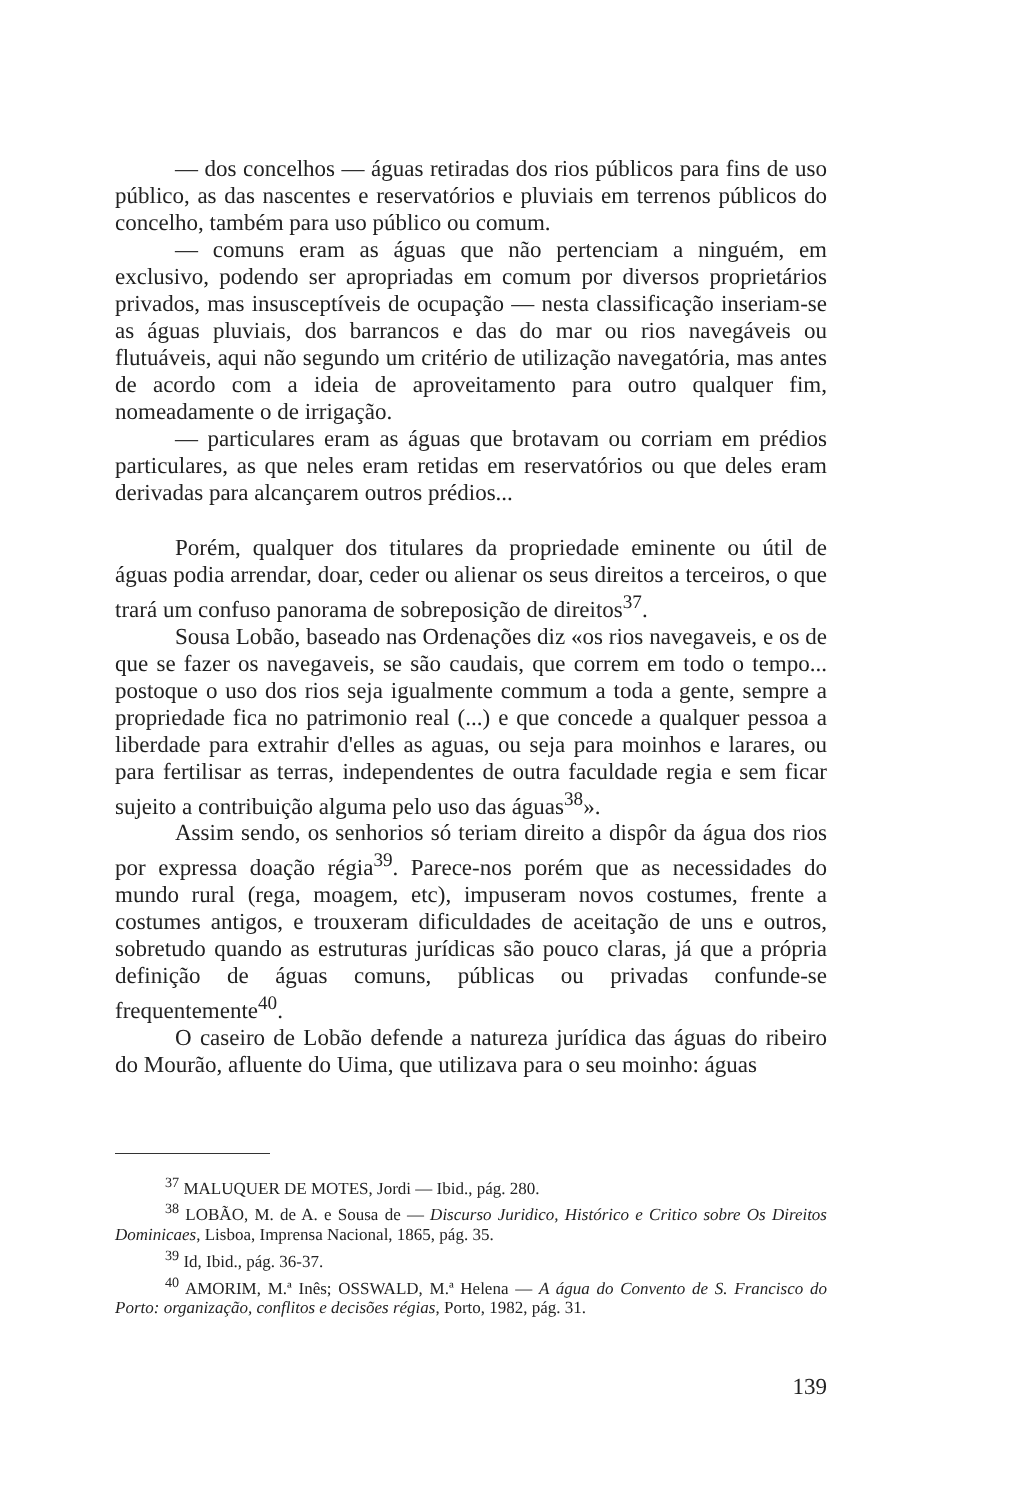— dos concelhos — águas retiradas dos rios públicos para fins de uso público, as das nascentes e reservatórios e pluviais em terrenos públicos do concelho, também para uso público ou comum.
— comuns eram as águas que não pertenciam a ninguém, em exclusivo, podendo ser apropriadas em comum por diversos proprietários privados, mas insusceptíveis de ocupação — nesta classificação inseriam-se as águas pluviais, dos barrancos e das do mar ou rios navegáveis ou flutuáveis, aqui não segundo um critério de utilização navegatória, mas antes de acordo com a ideia de aproveitamento para outro qualquer fim, nomeadamente o de irrigação.
— particulares eram as águas que brotavam ou corriam em prédios particulares, as que neles eram retidas em reservatórios ou que deles eram derivadas para alcançarem outros prédios...
Porém, qualquer dos titulares da propriedade eminente ou útil de águas podia arrendar, doar, ceder ou alienar os seus direitos a terceiros, o que trará um confuso panorama de sobreposição de direitos<sup>37</sup>.
Sousa Lobão, baseado nas Ordenações diz «os rios navegaveis, e os de que se fazer os navegaveis, se são caudais, que correm em todo o tempo... postoque o uso dos rios seja igualmente commum a toda a gente, sempre a propriedade fica no patrimonio real (...) e que concede a qualquer pessoa a liberdade para extrahir d'elles as aguas, ou seja para moinhos e larares, ou para fertilisar as terras, independentes de outra faculdade regia e sem ficar sujeito a contribuição alguma pelo uso das águas<sup>38</sup>».
Assim sendo, os senhorios só teriam direito a dispôr da água dos rios por expressa doação régia<sup>39</sup>. Parece-nos porém que as necessidades do mundo rural (rega, moagem, etc), impuseram novos costumes, frente a costumes antigos, e trouxeram dificuldades de aceitação de uns e outros, sobretudo quando as estruturas jurídicas são pouco claras, já que a própria definição de águas comuns, públicas ou privadas confunde-se frequentemente<sup>40</sup>.
O caseiro de Lobão defende a natureza jurídica das águas do ribeiro do Mourão, afluente do Uima, que utilizava para o seu moinho: águas
<sup>37</sup> MALUQUER DE MOTES, Jordi — Ibid., pág. 280.
<sup>38</sup> LOBÃO, M. de A. e Sousa de — Discurso Juridico, Histórico e Critico sobre Os Direitos Dominicaes, Lisboa, Imprensa Nacional, 1865, pág. 35.
<sup>39</sup> Id, Ibid., pág. 36-37.
<sup>40</sup> AMORIM, M.ª Inês; OSSWALD, M.ª Helena — A água do Convento de S. Francisco do Porto: organização, conflitos e decisões régias, Porto, 1982, pág. 31.
139